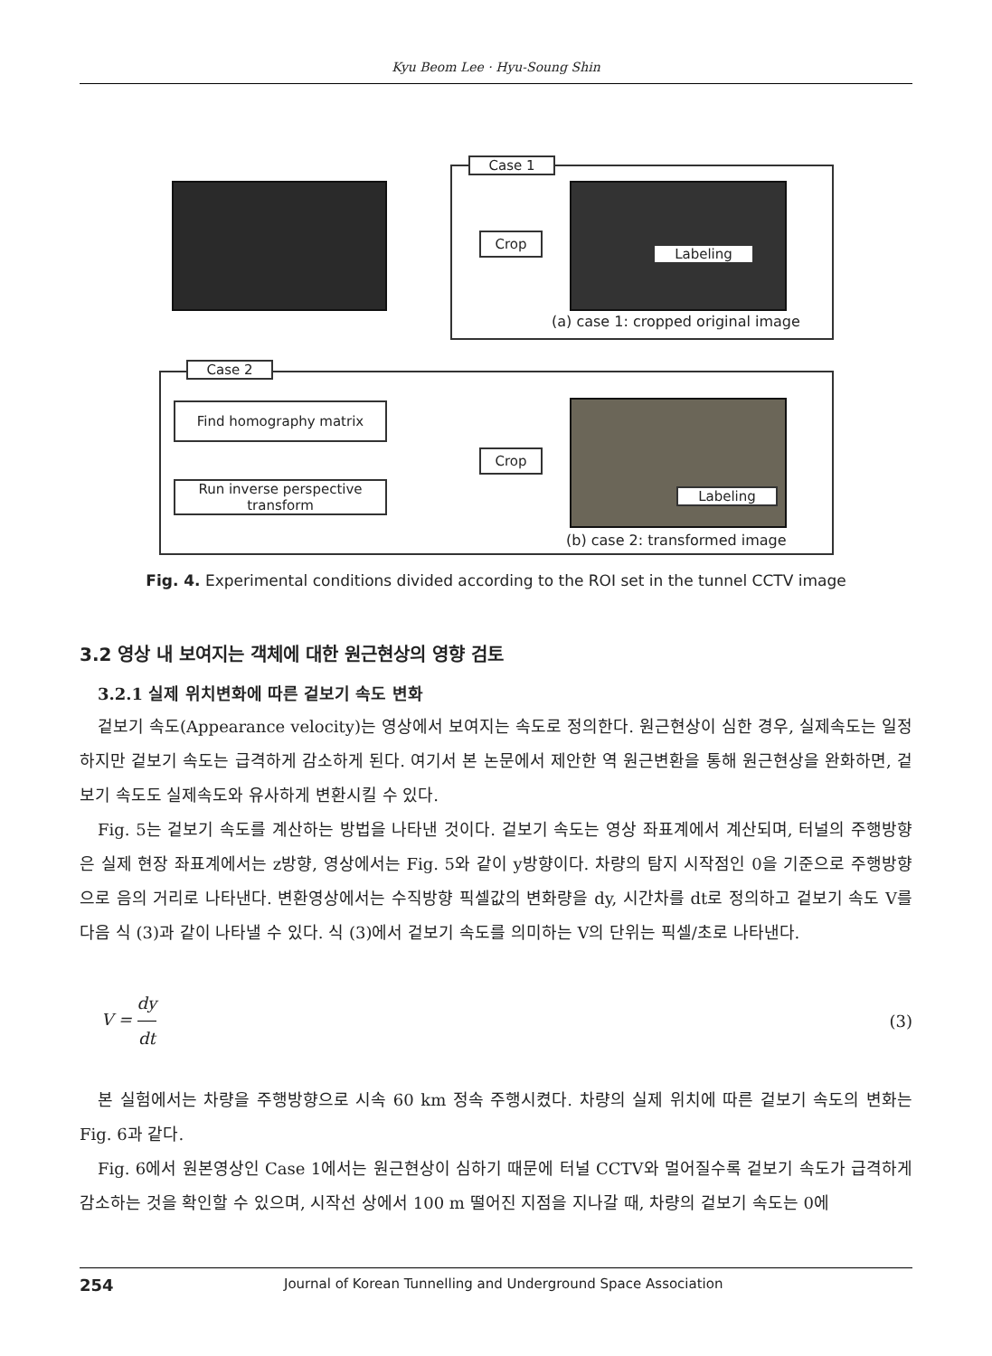Kyu Beom Lee · Hyu-Soung Shin
Case 1
Crop
Labeling
(a) case 1: cropped original image
Case 2
Find homography matrix
Run inverse perspective transform
Crop
Labeling
(b) case 2: transformed image
Fig. 4. Experimental conditions divided according to the ROI set in the tunnel CCTV image
3.2 영상 내 보여지는 객체에 대한 원근현상의 영향 검토
3.2.1 실제 위치변화에 따른 겉보기 속도 변화
겉보기 속도(Appearance velocity)는 영상에서 보여지는 속도로 정의한다. 원근현상이 심한 경우, 실제속도는 일정하지만 겉보기 속도는 급격하게 감소하게 된다. 여기서 본 논문에서 제안한 역 원근변환을 통해 원근현상을 완화하면, 겉보기 속도도 실제속도와 유사하게 변환시킬 수 있다.
Fig. 5는 겉보기 속도를 계산하는 방법을 나타낸 것이다. 겉보기 속도는 영상 좌표계에서 계산되며, 터널의 주행방향은 실제 현장 좌표계에서는 z방향, 영상에서는 Fig. 5와 같이 y방향이다. 차량의 탐지 시작점인 0을 기준으로 주행방향으로 음의 거리로 나타낸다. 변환영상에서는 수직방향 픽셀값의 변화량을 dy, 시간차를 dt로 정의하고 겉보기 속도 V를 다음 식 (3)과 같이 나타낼 수 있다. 식 (3)에서 겉보기 속도를 의미하는 V의 단위는 픽셀/초로 나타낸다.
V = dy dt (3)
본 실험에서는 차량을 주행방향으로 시속 60 km 정속 주행시켰다. 차량의 실제 위치에 따른 겉보기 속도의 변화는 Fig. 6과 같다.
Fig. 6에서 원본영상인 Case 1에서는 원근현상이 심하기 때문에 터널 CCTV와 멀어질수록 겉보기 속도가 급격하게 감소하는 것을 확인할 수 있으며, 시작선 상에서 100 m 떨어진 지점을 지나갈 때, 차량의 겉보기 속도는 0에
254 Journal of Korean Tunnelling and Underground Space Association